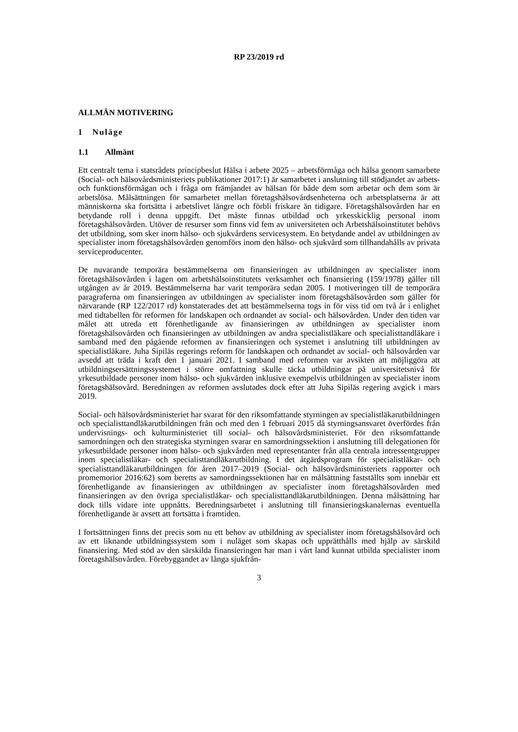RP 23/2019 rd
ALLMÄN MOTIVERING
1 Nuläge
1.1 Allmänt
Ett centralt tema i statsrådets principbeslut Hälsa i arbete 2025 – arbetsförmåga och hälsa genom samarbete (Social- och hälsovårdsministeriets publikationer 2017:1) är samarbetet i anslutning till stödjandet av arbets- och funktionsförmågan och i fråga om främjandet av hälsan för både dem som arbetar och dem som är arbetslösa. Målsättningen för samarbetet mellan företagshälsovårdsenheterna och arbetsplatserna är att människorna ska fortsätta i arbetslivet längre och förbli friskare än tidigare. Företagshälsovården har en betydande roll i denna uppgift. Det måste finnas utbildad och yrkesskicklig personal inom företagshälsovården. Utöver de resurser som finns vid fem av universiteten och Arbetshälsoinstitutet behövs det utbildning, som sker inom hälso- och sjukvårdens servicesystem. En betydande andel av utbildningen av specialister inom företagshälsovården genomförs inom den hälso- och sjukvård som tillhandahålls av privata serviceproducenter.
De nuvarande temporära bestämmelserna om finansieringen av utbildningen av specialister inom företagshälsovården i lagen om arbetshälsoinstitutets verksamhet och finansiering (159/1978) gäller till utgången av år 2019. Bestämmelserna har varit temporära sedan 2005. I motiveringen till de temporära paragraferna om finansieringen av utbildningen av specialister inom företagshälsovården som gäller för närvarande (RP 122/2017 rd) konstaterades det att bestämmelserna togs in för viss tid om två år i enlighet med tidtabellen för reformen för landskapen och ordnandet av social- och hälsovården. Under den tiden var målet att utreda ett förenhetligande av finansieringen av utbildningen av specialister inom företagshälsovården och finansieringen av utbildningen av andra specialistläkare och specialisttandläkare i samband med den pågående reformen av finansieringen och systemet i anslutning till utbildningen av specialistläkare. Juha Sipiläs regerings reform för landskapen och ordnandet av social- och hälsovården var avsedd att träda i kraft den 1 januari 2021. I samband med reformen var avsikten att möjliggöra att utbildningsersättningssystemet i större omfattning skulle täcka utbildningar på universitetsnivå för yrkesutbildade personer inom hälso- och sjukvården inklusive exempelvis utbildningen av specialister inom företagshälsovård. Beredningen av reformen avslutades dock efter att Juha Sipiläs regering avgick i mars 2019.
Social- och hälsovårdsministeriet har svarat för den riksomfattande styrningen av specialistläkarutbildningen och specialisttandläkarutbildningen från och med den 1 februari 2015 då styrningsansvaret överfördes från undervisnings- och kulturministeriet till social- och hälsovårdsministeriet. För den riksomfattande samordningen och den strategiska styrningen svarar en samordningssektion i anslutning till delegationen för yrkesutbildade personer inom hälso- och sjukvården med representanter från alla centrala intressentgrupper inom specialistläkar- och specialisttandläkarutbildning. I det åtgärdsprogram för specialistläkar- och specialisttandläkarutbildningen för åren 2017–2019 (Social- och hälsovårdsministeriets rapporter och promemorior 2016:62) som beretts av samordningssektionen har en målsättning fastställts som innebär ett förenhetligande av finansieringen av utbildningen av specialister inom företagshälsovården med finansieringen av den övriga specialistläkar- och specialisttandläkarutbildningen. Denna målsättning har dock tills vidare inte uppnåtts. Beredningsarbetet i anslutning till finansieringskanalernas eventuella förenhetligande är avsett att fortsätta i framtiden.
I fortsättningen finns det precis som nu ett behov av utbildning av specialister inom företagshälsovård och av ett liknande utbildningssystem som i nuläget som skapas och upprätthålls med hjälp av särskild finansiering. Med stöd av den särskilda finansieringen har man i vårt land kunnat utbilda specialister inom företagshälsovården. Förebyggandet av långa sjukfrån-
3